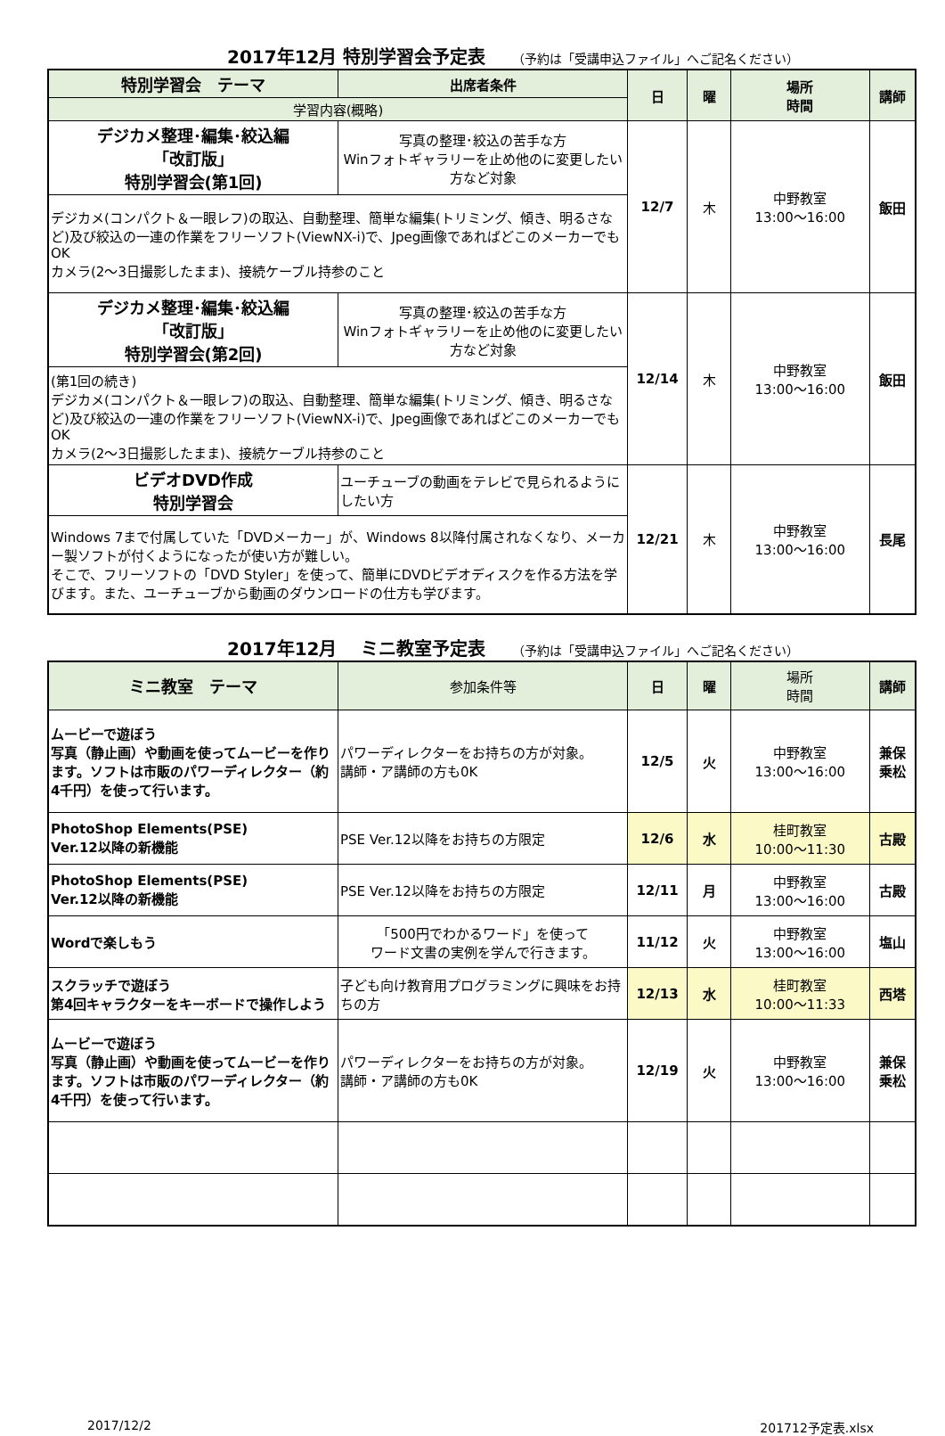2017年12月 特別学習会予定表 （予約は「受講申込ファイル」へご記名ください）
| 特別学習会 テーマ | 出席者条件 | 日 | 曜 | 場所 時間 | 講師 |
| --- | --- | --- | --- | --- | --- |
| 学習内容(概略) | | | | | |
| デジカメ整理･編集･絞込編 「改訂版」 特別学習会(第1回) | 写真の整理･絞込の苦手な方 Winフォトギャラリーを止め他のに変更したい方など対象 | 12/7 | 木 | 中野教室 13:00～16:00 | 飯田 |
| デジカメ(コンパクト＆一眼レフ)の取込、自動整理、簡単な編集(トリミング、傾き、明るさなど)及び絞込の一連の作業をフリーソフト(ViewNX-i)で、Jpeg画像であればどこのメーカーでもOK カメラ(2～3日撮影したまま)、接続ケーブル持参のこと | | | | | |
| デジカメ整理･編集･絞込編 「改訂版」 特別学習会(第2回) | 写真の整理･絞込の苦手な方 Winフォトギャラリーを止め他のに変更したい方など対象 | 12/14 | 木 | 中野教室 13:00～16:00 | 飯田 |
| (第1回の続き) デジカメ(コンパクト＆一眼レフ)の取込、自動整理、簡単な編集(トリミング、傾き、明るさなど)及び絞込の一連の作業をフリーソフト(ViewNX-i)で、Jpeg画像であればどこのメーカーでもOK カメラ(2～3日撮影したまま)、接続ケーブル持参のこと | | | | | |
| ビデオDVD作成 特別学習会 | ユーチューブの動画をテレビで見られるようにしたい方 | 12/21 | 木 | 中野教室 13:00～16:00 | 長尾 |
| Windows 7まで付属していた「DVDメーカー」が、Windows 8以降付属されなくなり、メーカー製ソフトが付くようになったが使い方が難しい。 そこで、フリーソフトの「DVD Styler」を使って、簡単にDVDビデオディスクを作る方法を学びます。また、ユーチューブから動画のダウンロードの仕方も学びます。 | | | | | |
2017年12月　 ミニ教室予定表 （予約は「受講申込ファイル」へご記名ください）
| ミニ教室 テーマ | 参加条件等 | 日 | 曜 | 場所 時間 | 講師 |
| --- | --- | --- | --- | --- | --- |
| ムービーで遊ぼう 写真（静止画）や動画を使ってムービーを作ります。ソフトは市販のパワーディレクター（約4千円）を使って行います。 | パワーディレクターをお持ちの方が対象。 講師・ア講師の方も0K | 12/5 | 火 | 中野教室 13:00～16:00 | 兼保 乗松 |
| PhotoShop Elements(PSE) Ver.12以降の新機能 | PSE Ver.12以降をお持ちの方限定 | 12/6 | 水 | 桂町教室 10:00～11:30 | 古殿 |
| PhotoShop Elements(PSE) Ver.12以降の新機能 | PSE Ver.12以降をお持ちの方限定 | 12/11 | 月 | 中野教室 13:00～16:00 | 古殿 |
| Wordで楽しもう | 「500円でわかるワード」を使って ワード文書の実例を学んで行きます。 | 11/12 | 火 | 中野教室 13:00～16:00 | 塩山 |
| スクラッチで遊ぼう 第4回キャラクターをキーボードで操作しよう | 子ども向け教育用プログラミングに興味をお持ちの方 | 12/13 | 水 | 桂町教室 10:00～11:33 | 西塔 |
| ムービーで遊ぼう 写真（静止画）や動画を使ってムービーを作ります。ソフトは市販のパワーディレクター（約4千円）を使って行います。 | パワーディレクターをお持ちの方が対象。 講師・ア講師の方も0K | 12/19 | 火 | 中野教室 13:00～16:00 | 兼保 乗松 |
2017/12/2 201712予定表.xlsx